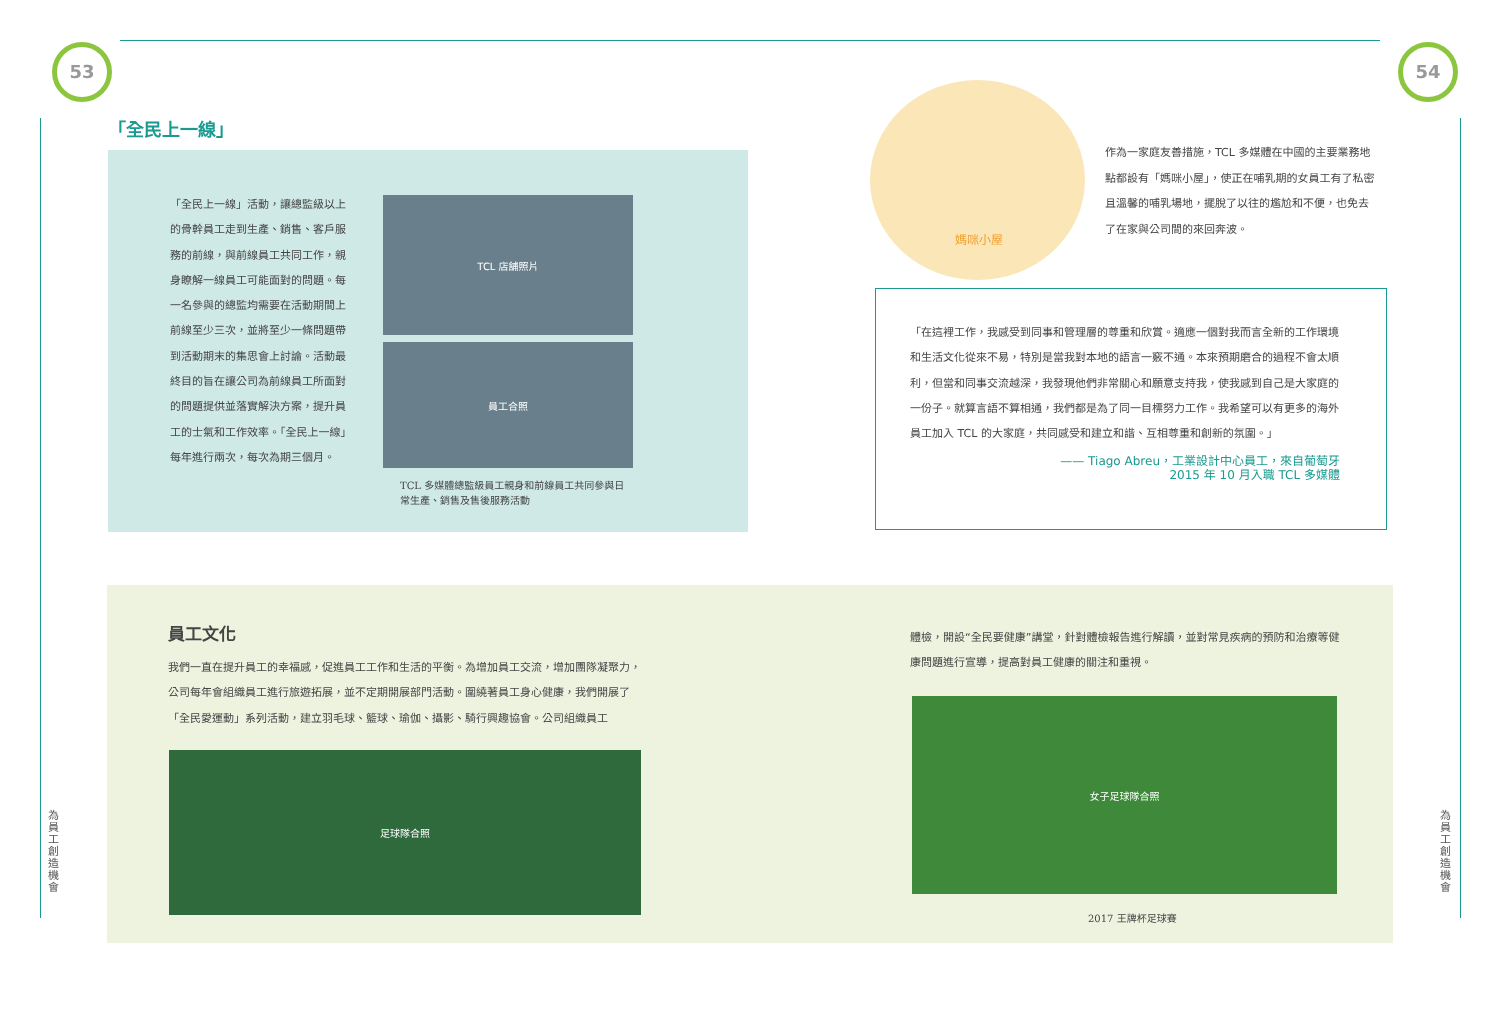53 54
為員工創造機會
為員工創造機會
「全民上一線」
「全民上一線」活動，讓總監級以上的骨幹員工走到生產、銷售、客戶服務的前線，與前線員工共同工作，親身瞭解一線員工可能面對的問題。每一名參與的總監均需要在活動期間上前線至少三次，並將至少一條問題帶到活動期末的集思會上討論。活動最終目的旨在讓公司為前線員工所面對的問題提供並落實解決方案，提升員工的士氣和工作效率。「全民上一線」每年進行兩次，每次為期三個月。
TCL 店舖照片
員工合照
TCL 多媒體總監級員工親身和前線員工共同參與日常生產、銷售及售後服務活動
媽咪小屋
作為一家庭友善措施，TCL 多媒體在中國的主要業務地點都設有「媽咪小屋」，使正在哺乳期的女員工有了私密且溫馨的哺乳場地，擺脫了以往的尷尬和不便，也免去了在家與公司間的來回奔波。
「在這裡工作，我感受到同事和管理層的尊重和欣賞。適應一個對我而言全新的工作環境和生活文化從來不易，特別是當我對本地的語言一竅不通。本來預期磨合的過程不會太順利，但當和同事交流越深，我發現他們非常關心和願意支持我，使我感到自己是大家庭的一份子。就算言語不算相通，我們都是為了同一目標努力工作。我希望可以有更多的海外員工加入 TCL 的大家庭，共同感受和建立和諧、互相尊重和創新的氛圍。」
—— Tiago Abreu，工業設計中心員工，來自葡萄牙
2015 年 10 月入職 TCL 多媒體
員工文化
我們一直在提升員工的幸福感，促進員工工作和生活的平衡。為增加員工交流，增加團隊凝聚力，公司每年會組織員工進行旅遊拓展，並不定期開展部門活動。圍繞著員工身心健康，我們開展了「全民愛運動」系列活動，建立羽毛球、籃球、瑜伽、攝影、騎行興趣協會。公司組織員工
足球隊合照
體檢，開設“全民要健康”講堂，針對體檢報告進行解讀，並對常見疾病的預防和治療等健康問題進行宣導，提高對員工健康的關注和重視。
女子足球隊合照
2017 王牌杯足球賽